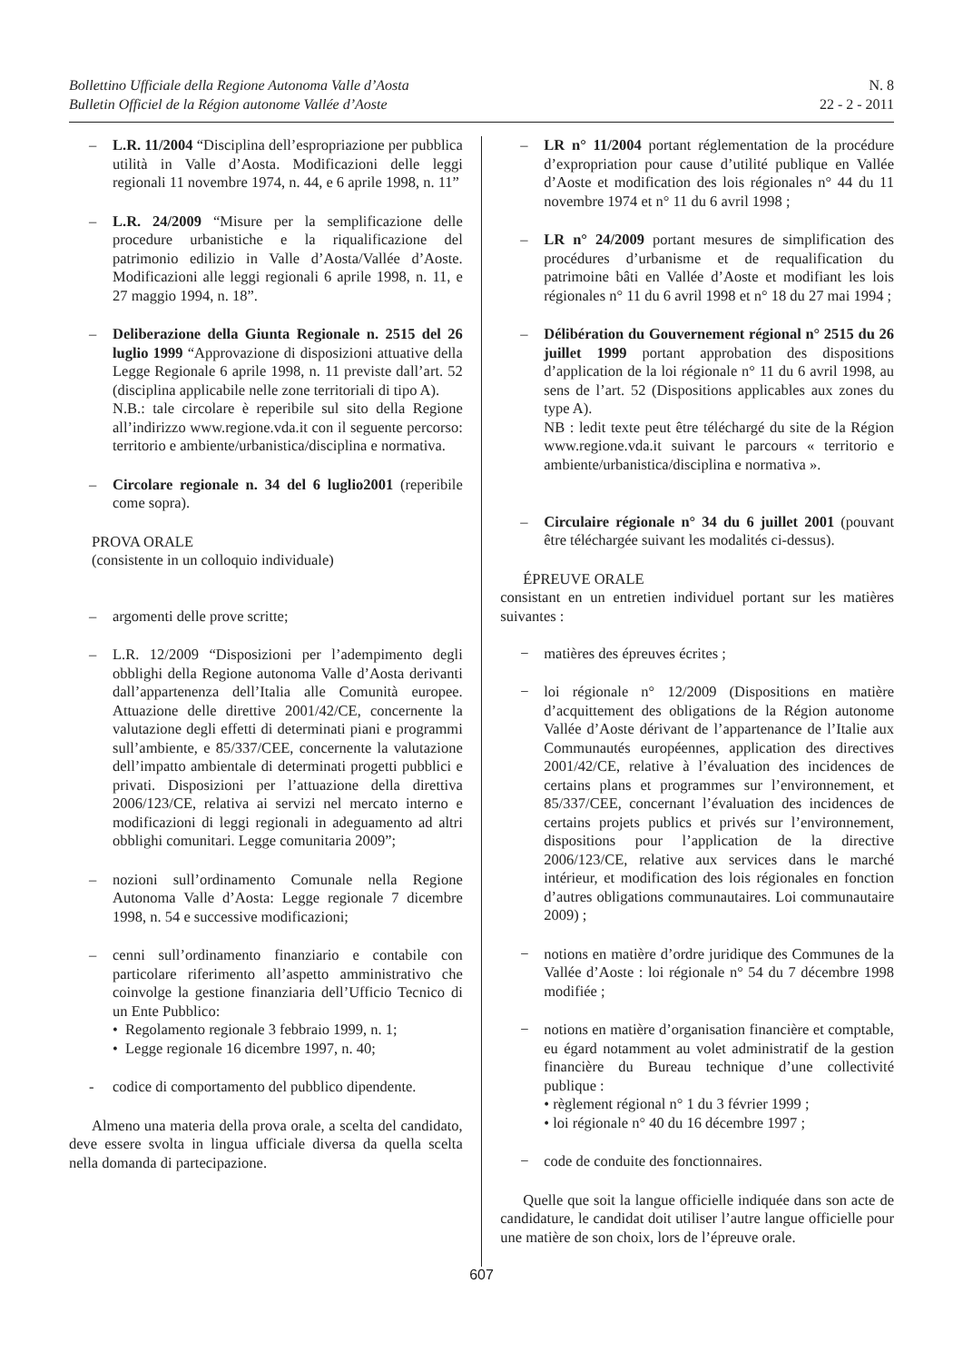Bollettino Ufficiale della Regione Autonoma Valle d’Aosta
Bulletin Officiel de la Région autonome Vallée d’Aoste
N. 8
22 - 2 - 2011
– L.R. 11/2004 “Disciplina dell’espropriazione per pubblica utilità in Valle d’Aosta. Modificazioni delle leggi regionali 11 novembre 1974, n. 44, e 6 aprile 1998, n. 11”
– L.R. 24/2009 “Misure per la semplificazione delle procedure urbanistiche e la riqualificazione del patrimonio edilizio in Valle d’Aosta/Vallée d’Aoste. Modificazioni alle leggi regionali 6 aprile 1998, n. 11, e 27 maggio 1994, n. 18”.
– Deliberazione della Giunta Regionale n. 2515 del 26 luglio 1999 “Approvazione di disposizioni attuative della Legge Regionale 6 aprile 1998, n. 11 previste dall’art. 52 (disciplina applicabile nelle zone territoriali di tipo A).
N.B.: tale circolare è reperibile sul sito della Regione all’indirizzo www.regione.vda.it con il seguente percorso: territorio e ambiente/urbanistica/disciplina e normativa.
– Circolare regionale n. 34 del 6 luglio2001 (reperibile come sopra).
PROVA ORALE
(consistente in un colloquio individuale)
– argomenti delle prove scritte;
– L.R. 12/2009 “Disposizioni per l’adempimento degli obblighi della Regione autonoma Valle d’Aosta derivanti dall’appartenenza dell’Italia alle Comunità europee. Attuazione delle direttive 2001/42/CE, concernente la valutazione degli effetti di determinati piani e programmi sull’ambiente, e 85/337/CEE, concernente la valutazione dell’impatto ambientale di determinati progetti pubblici e privati. Disposizioni per l’attuazione della direttiva 2006/123/CE, relativa ai servizi nel mercato interno e modificazioni di leggi regionali in adeguamento ad altri obblighi comunitari. Legge comunitaria 2009”;
– nozioni sull’ordinamento Comunale nella Regione Autonoma Valle d’Aosta: Legge regionale 7 dicembre 1998, n. 54 e successive modificazioni;
– cenni sull’ordinamento finanziario e contabile con particolare riferimento all’aspetto amministrativo che coinvolge la gestione finanziaria dell’Ufficio Tecnico di un Ente Pubblico:
• Regolamento regionale 3 febbraio 1999, n. 1;
• Legge regionale 16 dicembre 1997, n. 40;
- codice di comportamento del pubblico dipendente.
Almeno una materia della prova orale, a scelta del candidato, deve essere svolta in lingua ufficiale diversa da quella scelta nella domanda di partecipazione.
– LR n° 11/2004 portant réglementation de la procédure d’expropriation pour cause d’utilité publique en Vallée d’Aoste et modification des lois régionales n° 44 du 11 novembre 1974 et n° 11 du 6 avril 1998 ;
– LR n° 24/2009 portant mesures de simplification des procédures d’urbanisme et de requalification du patrimoine bâti en Vallée d’Aoste et modifiant les lois régionales n° 11 du 6 avril 1998 et n° 18 du 27 mai 1994 ;
– Délibération du Gouvernement régional n° 2515 du 26 juillet 1999 portant approbation des dispositions d’application de la loi régionale n° 11 du 6 avril 1998, au sens de l’art. 52 (Dispositions applicables aux zones du type A).
NB : ledit texte peut être téléchargé du site de la Région www.regione.vda.it suivant le parcours « territorio e ambiente/urbanistica/disciplina e normativa ».
– Circulaire régionale n° 34 du 6 juillet 2001 (pouvant être téléchargée suivant les modalités ci-dessus).
ÉPREUVE ORALE
consistant en un entretien individuel portant sur les matières suivantes :
− matières des épreuves écrites ;
− loi régionale n° 12/2009 (Dispositions en matière d’acquittement des obligations de la Région autonome Vallée d’Aoste dérivant de l’appartenance de l’Italie aux Communautés européennes, application des directives 2001/42/CE, relative à l’évaluation des incidences de certains plans et programmes sur l’environnement, et 85/337/CEE, concernant l’évaluation des incidences de certains projets publics et privés sur l’environnement, dispositions pour l’application de la directive 2006/123/CE, relative aux services dans le marché intérieur, et modification des lois régionales en fonction d’autres obligations communautaires. Loi communautaire 2009) ;
− notions en matière d’ordre juridique des Communes de la Vallée d’Aoste : loi régionale n° 54 du 7 décembre 1998 modifiée ;
− notions en matière d’organisation financière et comptable, eu égard notamment au volet administratif de la gestion financière du Bureau technique d’une collectivité publique :
• règlement régional n° 1 du 3 février 1999 ;
• loi régionale n° 40 du 16 décembre 1997 ;
− code de conduite des fonctionnaires.
Quelle que soit la langue officielle indiquée dans son acte de candidature, le candidat doit utiliser l’autre langue officielle pour une matière de son choix, lors de l’épreuve orale.
607